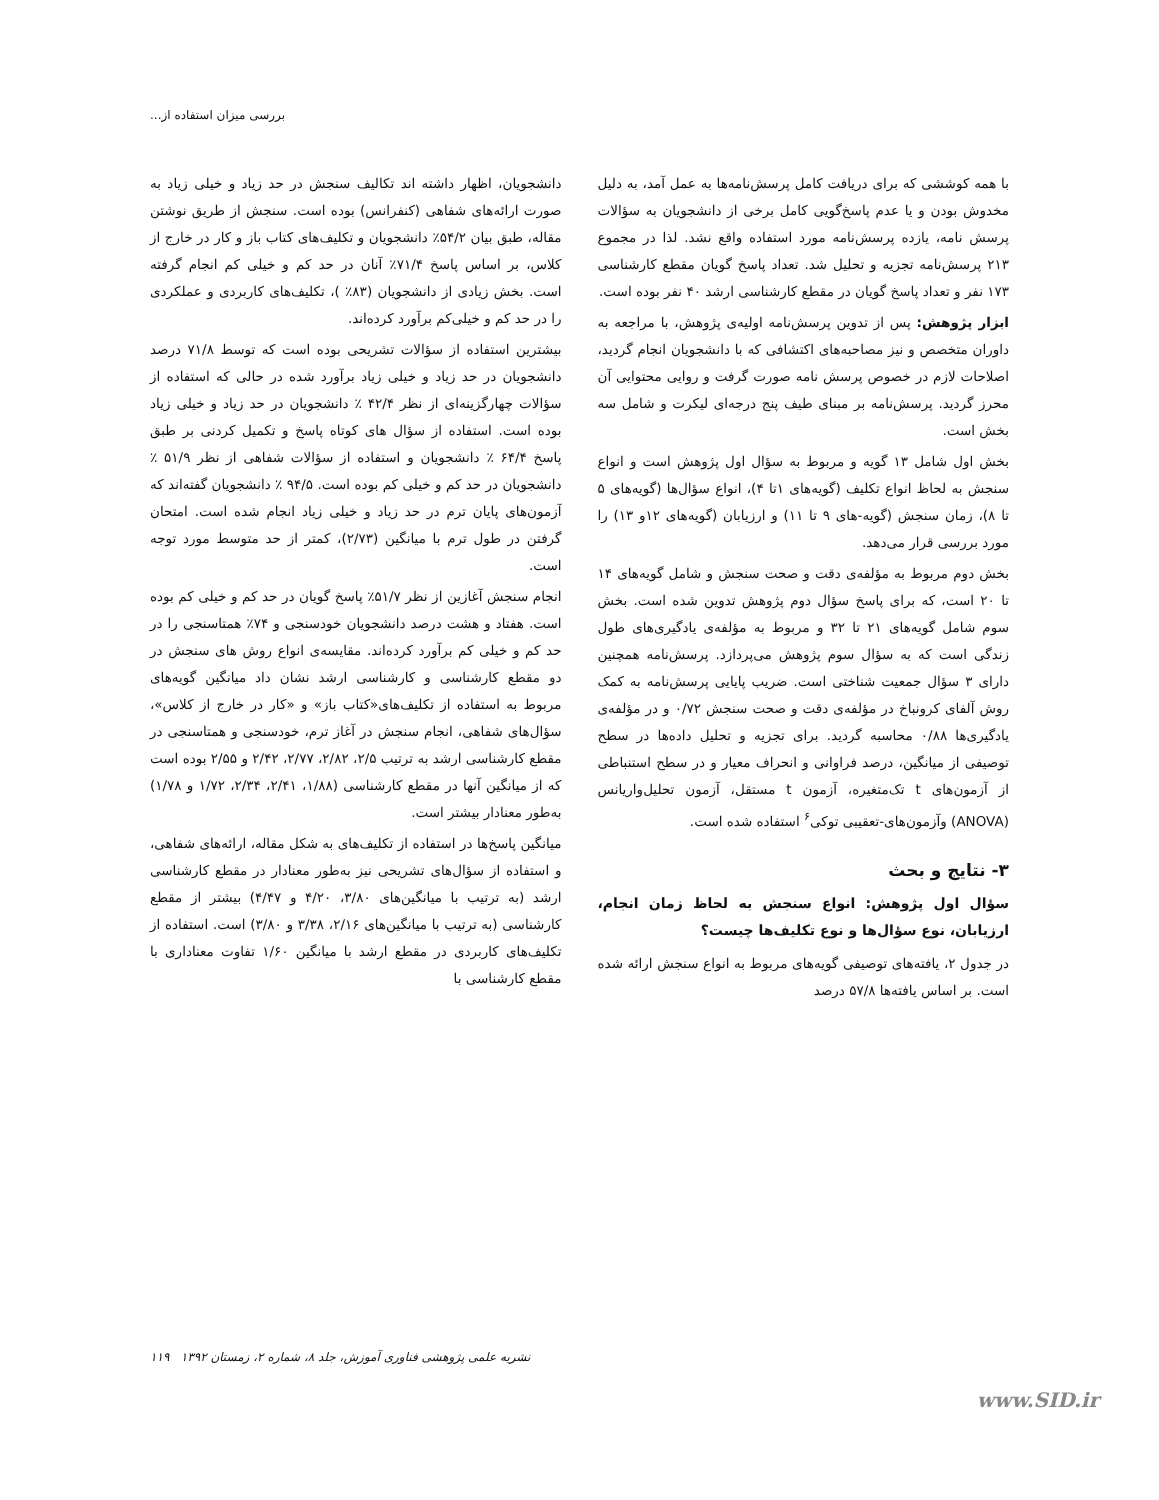بررسی میزان استفاده از...
با همه کوششی که برای دریافت کامل پرسش‌نامه‌ها به عمل آمد، به دلیل مخدوش بودن و یا عدم پاسخ‌گویی کامل برخی از دانشجویان به سؤالات پرسش نامه، یازده پرسش‌نامه مورد استفاده واقع نشد. لذا در مجموع ۲۱۳ پرسش‌نامه تجزیه و تحلیل شد. تعداد پاسخ گویان مقطع کارشناسی ۱۷۳ نفر و تعداد پاسخ گویان در مقطع کارشناسی ارشد ۴۰ نفر بوده است.
ابزار پژوهش: پس از تدوین پرسش‌نامه اولیه‌ی پژوهش، با مراجعه به داوران متخصص و نیز مصاحبه‌های اکتشافی که با دانشجویان انجام گردید، اصلاحات لازم در خصوص پرسش نامه صورت گرفت و روایی محتوایی آن محرز گردید. پرسش‌نامه بر مبنای طیف پنج درجه‌ای لیکرت و شامل سه بخش است.
بخش اول شامل ۱۳ گویه و مربوط به سؤال اول پژوهش است و انواع سنجش به لحاظ انواع تکلیف (گویه‌های ۱تا ۴)، انواع سؤال‌ها (گویه‌های ۵ تا ۸)، زمان سنجش (گویه-های ۹ تا ۱۱) و ارزیابان (گویه‌های ۱۲و ۱۳) را مورد بررسی قرار می‌دهد.
بخش دوم مربوط به مؤلفه‌ی دقت و صحت سنجش و شامل گویه‌های ۱۴ تا ۲۰ است، که برای پاسخ سؤال دوم پژوهش تدوین شده است. بخش سوم شامل گویه‌های ۲۱ تا ۳۲ و مربوط به مؤلفه‌ی یادگیری‌های طول زندگی است که به سؤال سوم پژوهش می‌پردازد. پرسش‌نامه همچنین دارای ۳ سؤال جمعیت شناختی است. ضریب پایایی پرسش‌نامه به کمک روش آلفای کرونباخ در مؤلفه‌ی دقت و صحت سنجش ۰/۷۲ و در مؤلفه‌ی یادگیری‌ها ۰/۸۸ محاسبه گردید. برای تجزیه و تحلیل داده‌ها در سطح توصیفی از میانگین، درصد فراوانی و انحراف معیار و در سطح استنباطی از آزمون‌های t تک‌متغیره، آزمون t مستقل، آزمون تحلیل‌واریانس (ANOVA) وآزمون‌های-تعقیبی توکی<sup>۶</sup> استفاده شده است.
۳- نتایج و بحث
سؤال اول پژوهش: انواع سنجش به لحاظ زمان انجام، ارزیابان، نوع سؤال‌ها و نوع تکلیف‌ها چیست؟
در جدول ۲، یافته‌های توصیفی گویه‌های مربوط به انواع سنجش ارائه شده است. بر اساس یافته‌ها ۵۷/۸ درصد
دانشجویان، اظهار داشته اند تکالیف سنجش در حد زیاد و خیلی زیاد به صورت ارائه‌های شفاهی (کنفرانس) بوده است. سنجش از طریق نوشتن مقاله، طبق بیان ۵۴/۲٪ دانشجویان و تکلیف‌های کتاب باز و کار در خارج از کلاس، بر اساس پاسخ ۷۱/۴٪ آنان در حد کم و خیلی کم انجام گرفته است. بخش زیادی از دانشجویان (۸۳٪ )، تکلیف‌های کاربردی و عملکردی را در حد کم و خیلی‌کم برآورد کرده‌اند.
بیشترین استفاده از سؤالات تشریحی بوده است که توسط ۷۱/۸ درصد دانشجویان در حد زیاد و خیلی زیاد برآورد شده در حالی که استفاده از سؤالات چهارگزینه‌ای از نظر ۴۲/۴ ٪ دانشجویان در حد زیاد و خیلی زیاد بوده است. استفاده از سؤال های کوتاه پاسخ و تکمیل کردنی بر طبق پاسخ ۶۴/۴ ٪ دانشجویان و استفاده از سؤالات شفاهی از نظر ۵۱/۹ ٪ دانشجویان در حد کم و خیلی کم بوده است. ۹۴/۵ ٪ دانشجویان گفته‌اند که آزمون‌های پایان ترم در حد زیاد و خیلی زیاد انجام شده است. امتحان گرفتن در طول ترم با میانگین (۲/۷۳)، کمتر از حد متوسط مورد توجه است.
انجام سنجش آغازین از نظر ۵۱/۷٪ پاسخ گویان در حد کم و خیلی کم بوده است. هفتاد و هشت درصد دانشجویان خودسنجی و ۷۴٪ همتاسنجی را در حد کم و خیلی کم برآورد کرده‌اند. مقایسه‌ی انواع روش های سنجش در دو مقطع کارشناسی و کارشناسی ارشد نشان داد میانگین گویه‌های مربوط به استفاده از تکلیف‌های«کتاب باز» و «کار در خارج از کلاس»، سؤال‌های شفاهی، انجام سنجش در آغاز ترم، خودسنجی و همتاسنجی در مقطع کارشناسی ارشد به ترتیب ۲/۵، ۲/۸۲، ۲/۷۷، ۲/۴۲ و ۲/۵۵ بوده است که از میانگین آنها در مقطع کارشناسی (۱/۸۸، ۲/۴۱، ۲/۳۴، ۱/۷۲ و ۱/۷۸) به‌طور معنادار بیشتر است.
میانگین پاسخ‌ها در استفاده از تکلیف‌های به شکل مقاله، ارائه‌های شفاهی، و استفاده از سؤال‌های تشریحی نیز به‌طور معنادار در مقطع کارشناسی ارشد (به ترتیب با میانگین‌های ۳/۸۰، ۴/۲۰ و ۴/۴۷) بیشتر از مقطع کارشناسی (به ترتیب با میانگین‌های ۲/۱۶، ۳/۳۸ و ۳/۸۰) است. استفاده از تکلیف‌های کاربردی در مقطع ارشد با میانگین ۱/۶۰ تفاوت معناداری با مقطع کارشناسی با
نشریه علمی پژوهشی فناوری آموزش، جلد ۸، شماره ۲، زمستان ۱۳۹۲ ۱۱۹
www.SID.ir